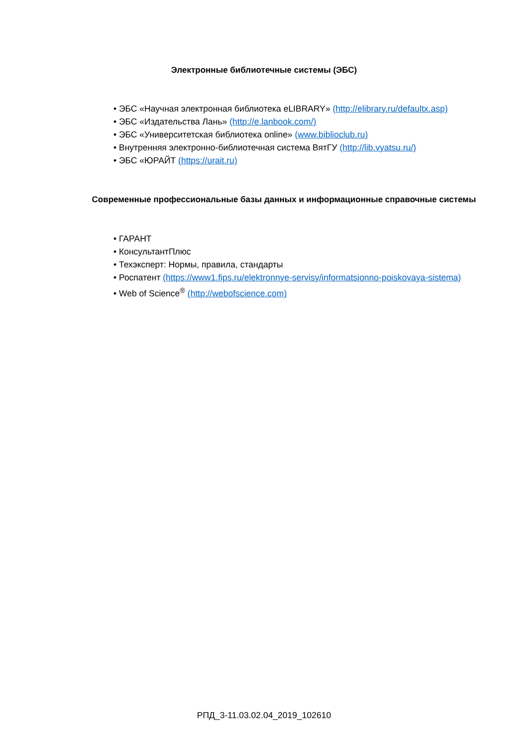Электронные библиотечные системы (ЭБС)
• ЭБС «Научная электронная библиотека eLIBRARY» (http://elibrary.ru/defaultx.asp)
• ЭБС «Издательства Лань» (http://e.lanbook.com/)
• ЭБС «Университетская библиотека online» (www.biblioclub.ru)
• Внутренняя электронно-библиотечная система ВятГУ (http://lib.vyatsu.ru/)
• ЭБС «ЮРАЙТ (https://urait.ru)
Современные профессиональные базы данных и информационные справочные системы
• ГАРАНТ
• КонсультантПлюс
• Техэксперт: Нормы, правила, стандарты
• Роспатент (https://www1.fips.ru/elektronnye-servisy/informatsionno-poiskovaya-sistema)
• Web of Science<sup>®</sup> (http://webofscience.com)
РПД_3-11.03.02.04_2019_102610